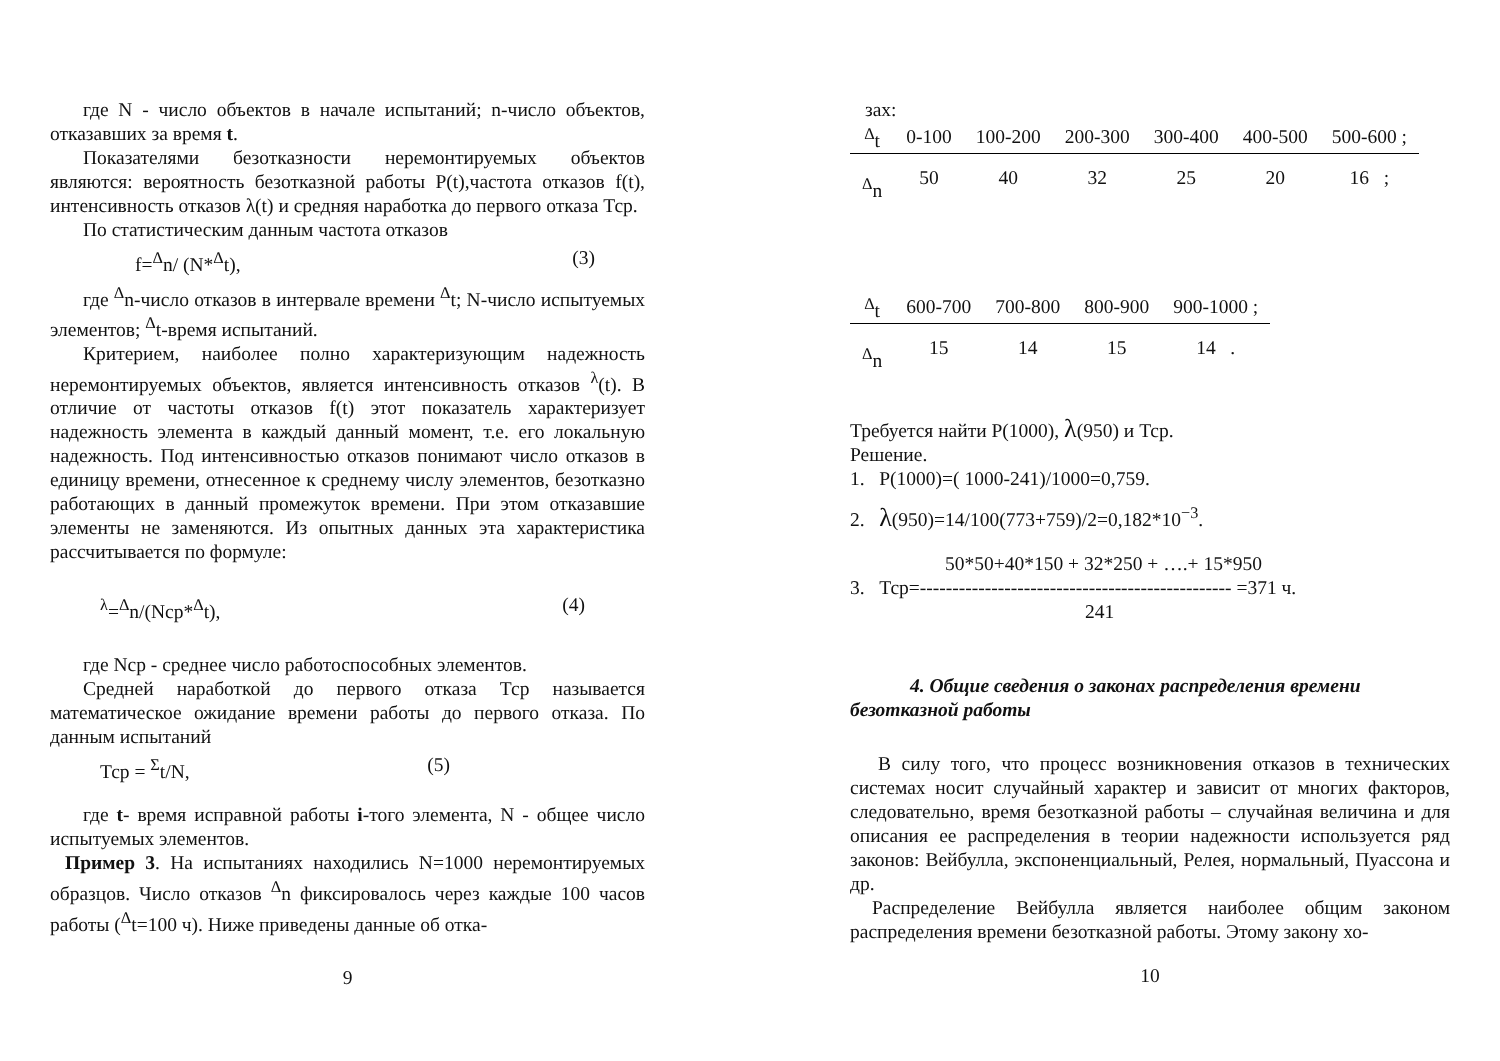где N - число объектов в начале испытаний; n-число объектов, отказавших за время t.
Показателями безотказности неремонтируемых объектов являются: вероятность безотказной работы P(t),частота отказов f(t), интенсивность отказов λ(t) и средняя наработка до первого отказа Тср.
По статистическим данным частота отказов
f=<sup>Δ</sup>n/ (N*<sup>Δ</sup>t), (3)
где <sup>Δ</sup>n-число отказов в интервале времени <sup>Δ</sup>t; N-число испытуемых элементов; <sup>Δ</sup>t-время испытаний.
Критерием, наиболее полно характеризующим надежность неремонтируемых объектов, является интенсивность отказов <sup>λ</sup>(t). В отличие от частоты отказов f(t) этот показатель характеризует надежность элемента в каждый данный момент, т.е. его локальную надежность. Под интенсивностью отказов понимают число отказов в единицу времени, отнесенное к среднему числу элементов, безотказно работающих в данный промежуток времени. При этом отказавшие элементы не заменяются. Из опытных данных эта характеристика рассчитывается по формуле:
<sup>λ</sup>=<sup>Δ</sup>n/(Nср*<sup>Δ</sup>t), (4)
где Nср - среднее число работоспособных элементов.
Средней наработкой до первого отказа Тср называется математическое ожидание времени работы до первого отказа. По данным испытаний
Тср = <sup>Σ</sup>t/N, (5)
где t- время исправной работы i-того элемента, N - общее число испытуемых элементов.
Пример 3. На испытаниях находились N=1000 неремонтируемых образцов. Число отказов <sup>Δ</sup>n фиксировалось через каждые 100 часов работы (<sup>Δ</sup>t=100 ч). Ниже приведены данные об отка-
9
зах:
| <sup>Δ</sup>t | 0-100 | 100-200 | 200-300 | 300-400 | 400-500 | 500-600 ; |
| <sup>Δ</sup>n | 50 | 40 | 32 | 25 | 20 | 16 ; |
| <sup>Δ</sup>t | 600-700 | 700-800 | 800-900 | 900-1000 ; |
| <sup>Δ</sup>n | 15 | 14 | 15 | 14 . |
Требуется найти P(1000), λ(950) и Тср.
Решение.
1. P(1000)=( 1000-241)/1000=0,759.
2. λ(950)=14/100(773+759)/2=0,182*10<sup>−3</sup>.
50*50+40*150 + 32*250 + ….+ 15*950
3. Тср=------------------------------------------------ =371 ч.
241
4. Общие сведения о законах распределения времени безотказной работы
В силу того, что процесс возникновения отказов в технических системах носит случайный характер и зависит от многих факторов, следовательно, время безотказной работы – случайная величина и для описания ее распределения в теории надежности используется ряд законов: Вейбулла, экспоненциальный, Релея, нормальный, Пуассона и др.
Распределение Вейбулла является наиболее общим законом распределения времени безотказной работы. Этому закону хо-
10